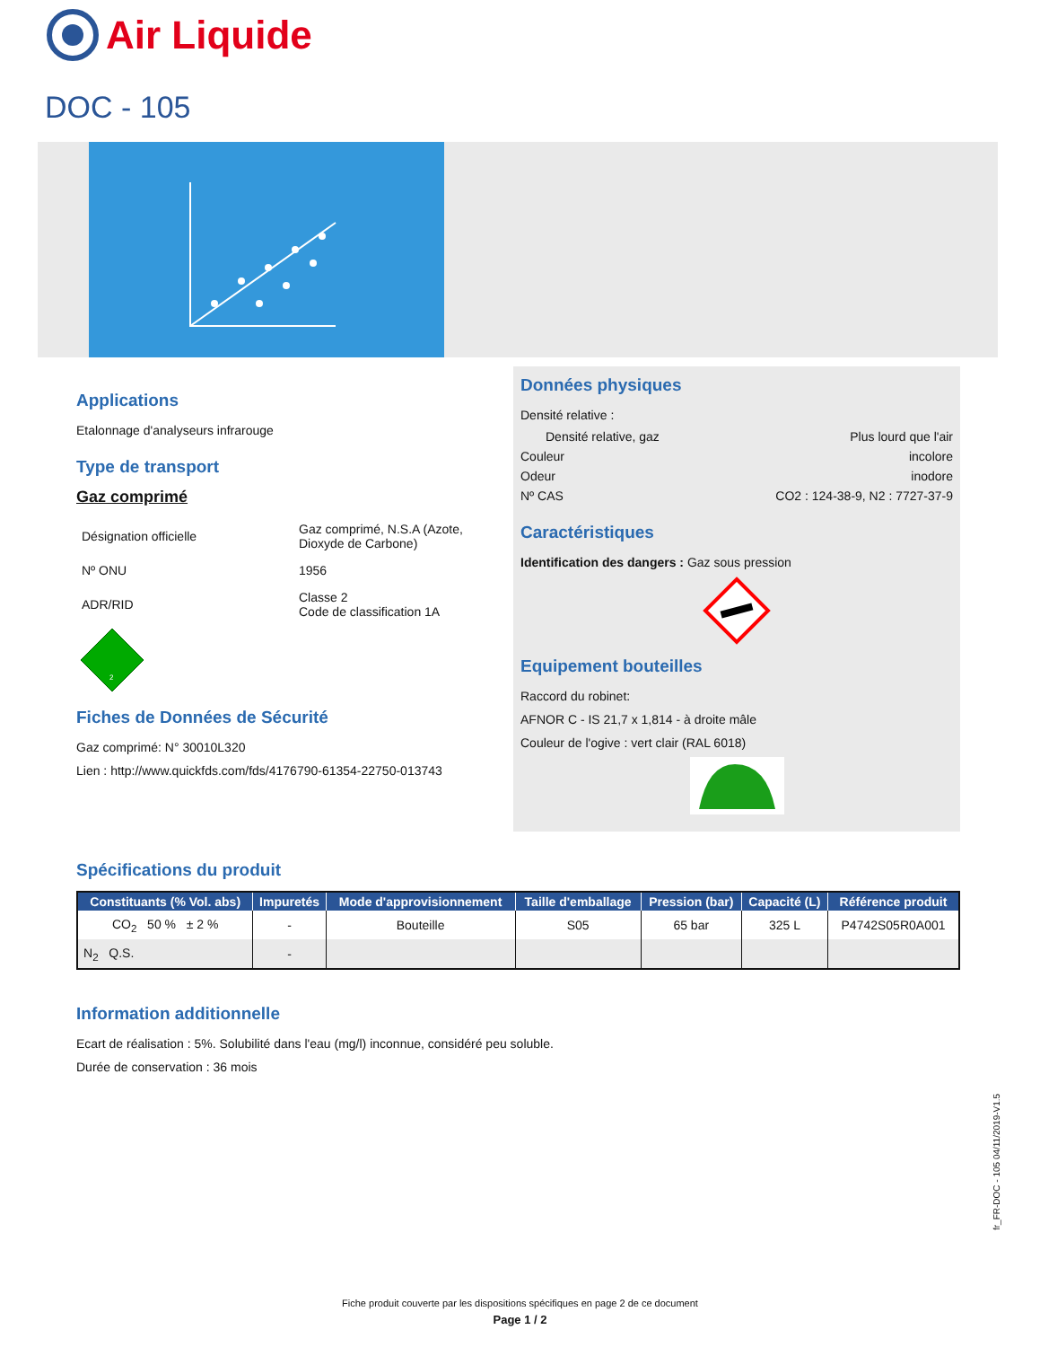Air Liquide
DOC - 105
Applications
Etalonnage d'analyseurs infrarouge
Type de transport
Gaz comprimé
| Désignation officielle | Gaz comprimé, N.S.A (Azote, Dioxyde de Carbone) |
| Nº ONU | 1956 |
| ADR/RID | Classe 2 Code de classification 1A |
2
Fiches de Données de Sécurité
Gaz comprimé: N° 30010L320
Lien : http://www.quickfds.com/fds/4176790-61354-22750-013743
Données physiques
Densité relative :
Densité relative, gaz Plus lourd que l'air
Couleur incolore
Odeur inodore
Nº CAS CO2 : 124-38-9, N2 : 7727-37-9
Caractéristiques
Identification des dangers : Gaz sous pression
Equipement bouteilles
Raccord du robinet:
AFNOR C - IS 21,7 x 1,814 - à droite mâle
Couleur de l'ogive : vert clair (RAL 6018)
Spécifications du produit
| Constituants (% Vol. abs) | Impuretés | Mode d'approvisionnement | Taille d'emballage | Pression (bar) | Capacité (L) | Référence produit |
| --- | --- | --- | --- | --- | --- | --- |
| CO<sub>2</sub> 50 % ± 2 % | - | Bouteille | S05 | 65 bar | 325 L | P4742S05R0A001 |
| N<sub>2</sub> Q.S. | - | | | | | |
Information additionnelle
Ecart de réalisation : 5%. Solubilité dans l'eau (mg/l) inconnue, considéré peu soluble.
Durée de conservation : 36 mois
fr_FR-DOC - 105 04/11/2019-V1.5
Fiche produit couverte par les dispositions spécifiques en page 2 de ce document
Page 1 / 2